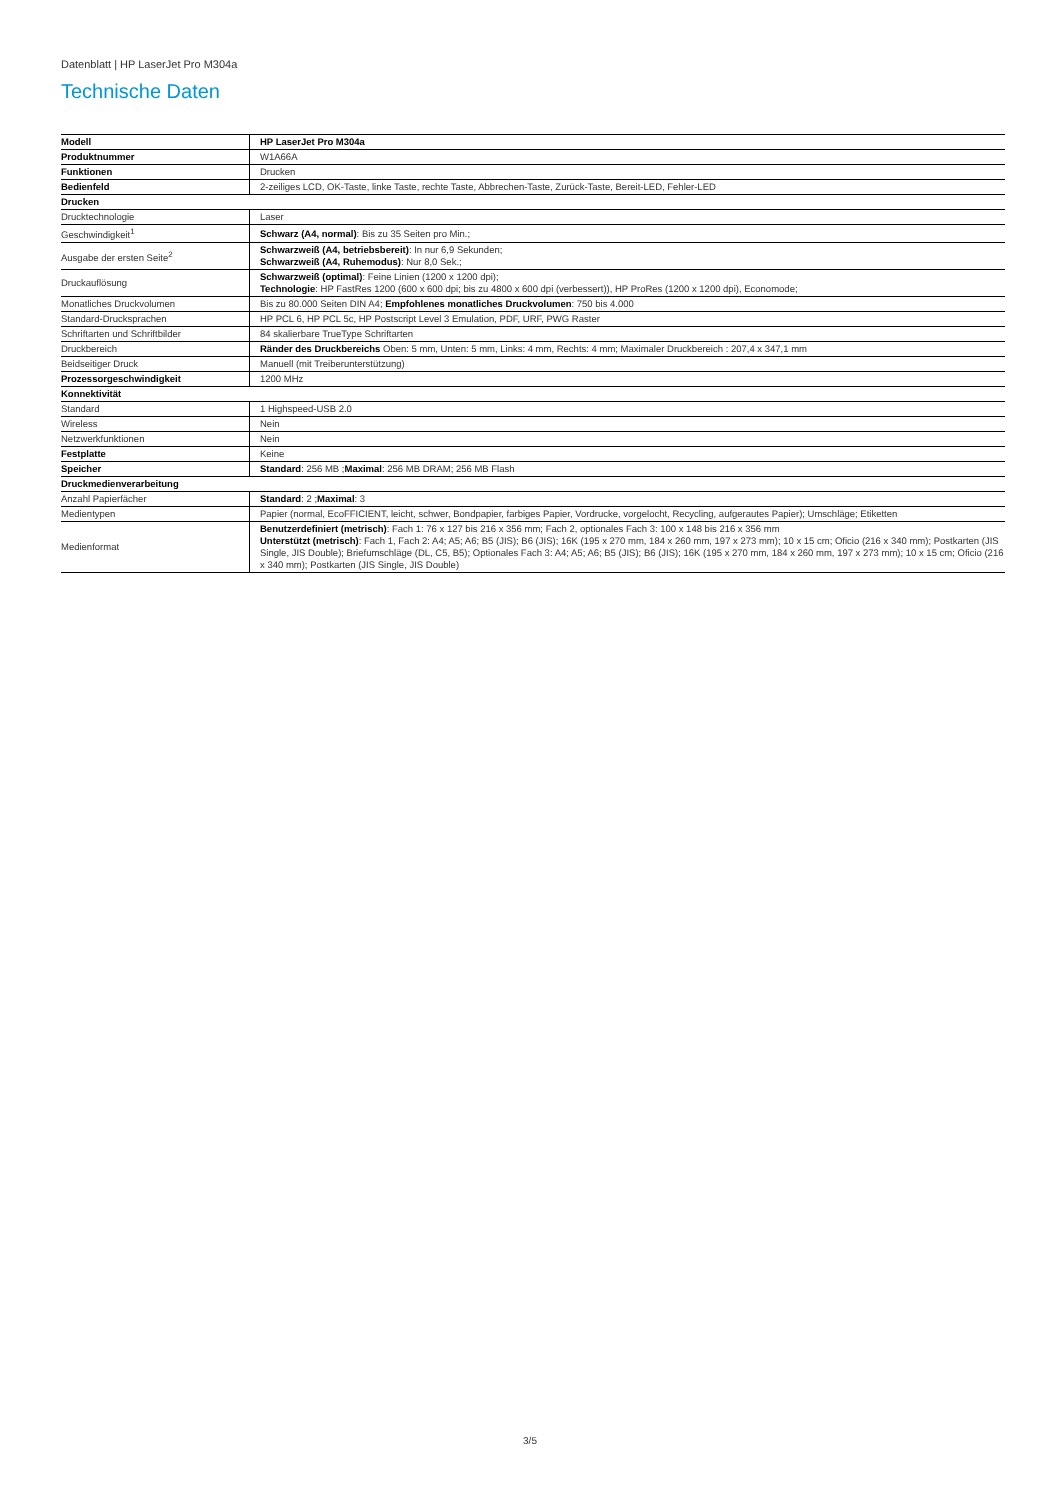Datenblatt | HP LaserJet Pro M304a
Technische Daten
| Modell | HP LaserJet Pro M304a |
| Produktnummer | W1A66A |
| Funktionen | Drucken |
| Bedienfeld | 2-zeiliges LCD, OK-Taste, linke Taste, rechte Taste, Abbrechen-Taste, Zurück-Taste, Bereit-LED, Fehler-LED |
| Drucken | |
| Drucktechnologie | Laser |
| Geschwindigkeit<sup>1</sup> | Schwarz (A4, normal) : Bis zu 35 Seiten pro Min.; |
| Ausgabe der ersten Seite<sup>2</sup> | Schwarzweiß (A4, betriebsbereit) : In nur 6,9 Sekunden; Schwarzweiß (A4, Ruhemodus) : Nur 8,0 Sek.; |
| Druckauflösung | Schwarzweiß (optimal) : Feine Linien (1200 x 1200 dpi); Technologie : HP FastRes 1200 (600 x 600 dpi; bis zu 4800 x 600 dpi (verbessert)), HP ProRes (1200 x 1200 dpi), Economode; |
| Monatliches Druckvolumen | Bis zu 80.000 Seiten DIN A4; Empfohlenes monatliches Druckvolumen : 750 bis 4.000 |
| Standard-Drucksprachen | HP PCL 6, HP PCL 5c, HP Postscript Level 3 Emulation, PDF, URF, PWG Raster |
| Schriftarten und Schriftbilder | 84 skalierbare TrueType Schriftarten |
| Druckbereich | Ränder des Druckbereichs Oben: 5 mm, Unten: 5 mm, Links: 4 mm, Rechts: 4 mm; Maximaler Druckbereich : 207,4 x 347,1 mm |
| Beidseitiger Druck | Manuell (mit Treiberunterstützung) |
| Prozessorgeschwindigkeit | 1200 MHz |
| Konnektivität | |
| Standard | 1 Highspeed-USB 2.0 |
| Wireless | Nein |
| Netzwerkfunktionen | Nein |
| Festplatte | Keine |
| Speicher | Standard : 256 MB ; Maximal : 256 MB DRAM; 256 MB Flash |
| Druckmedienverarbeitung | |
| Anzahl Papierfächer | Standard : 2 ; Maximal : 3 |
| Medientypen | Papier (normal, EcoFFICIENT, leicht, schwer, Bondpapier, farbiges Papier, Vordrucke, vorgelocht, Recycling, aufgerautes Papier); Umschläge; Etiketten |
| Medienformat | Benutzerdefiniert (metrisch) : Fach 1: 76 x 127 bis 216 x 356 mm; Fach 2, optionales Fach 3: 100 x 148 bis 216 x 356 mm Unterstützt (metrisch) : Fach 1, Fach 2: A4; A5; A6; B5 (JIS); B6 (JIS); 16K (195 x 270 mm, 184 x 260 mm, 197 x 273 mm); 10 x 15 cm; Oficio (216 x 340 mm); Postkarten (JIS Single, JIS Double); Briefumschläge (DL, C5, B5); Optionales Fach 3: A4; A5; A6; B5 (JIS); B6 (JIS); 16K (195 x 270 mm, 184 x 260 mm, 197 x 273 mm); 10 x 15 cm; Oficio (216 x 340 mm); Postkarten (JIS Single, JIS Double) |
3/5